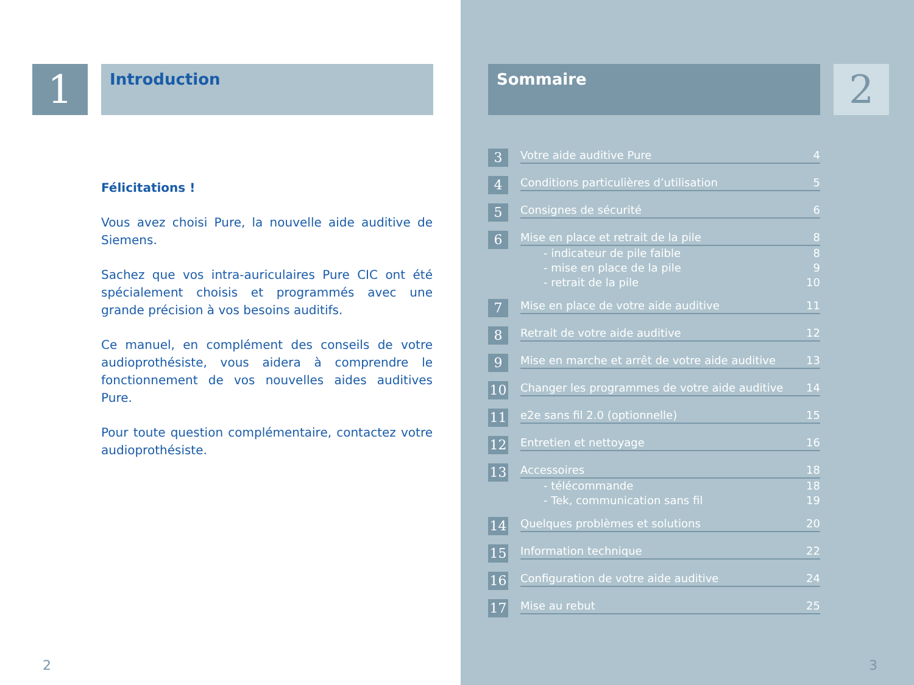1
Introduction
Félicitations !
Vous avez choisi Pure, la nouvelle aide auditive de Siemens.
Sachez que vos intra-auriculaires Pure CIC ont été spécialement choisis et programmés avec une grande précision à vos besoins auditifs.
Ce manuel, en complément des conseils de votre audioprothésiste, vous aidera à comprendre le fonctionnement de vos nouvelles aides auditives Pure.
Pour toute question complémentaire, contactez votre audioprothésiste.
2
Sommaire
2
3
Votre aide auditive Pure 4
4
Conditions particulières d’utilisation 5
5
Consignes de sécurité 6
6
Mise en place et retrait de la pile 8
- indicateur de pile faible 8
- mise en place de la pile 9
- retrait de la pile 10
7
Mise en place de votre aide auditive 11
8
Retrait de votre aide auditive 12
9
Mise en marche et arrêt de votre aide auditive 13
10
Changer les programmes de votre aide auditive 14
11
e2e sans fil 2.0 (optionnelle) 15
12
Entretien et nettoyage 16
13
Accessoires 18
- télécommande 18
- Tek, communication sans fil 19
14
Quelques problèmes et solutions 20
15
Information technique 22
16
Configuration de votre aide auditive 24
17
Mise au rebut 25
3